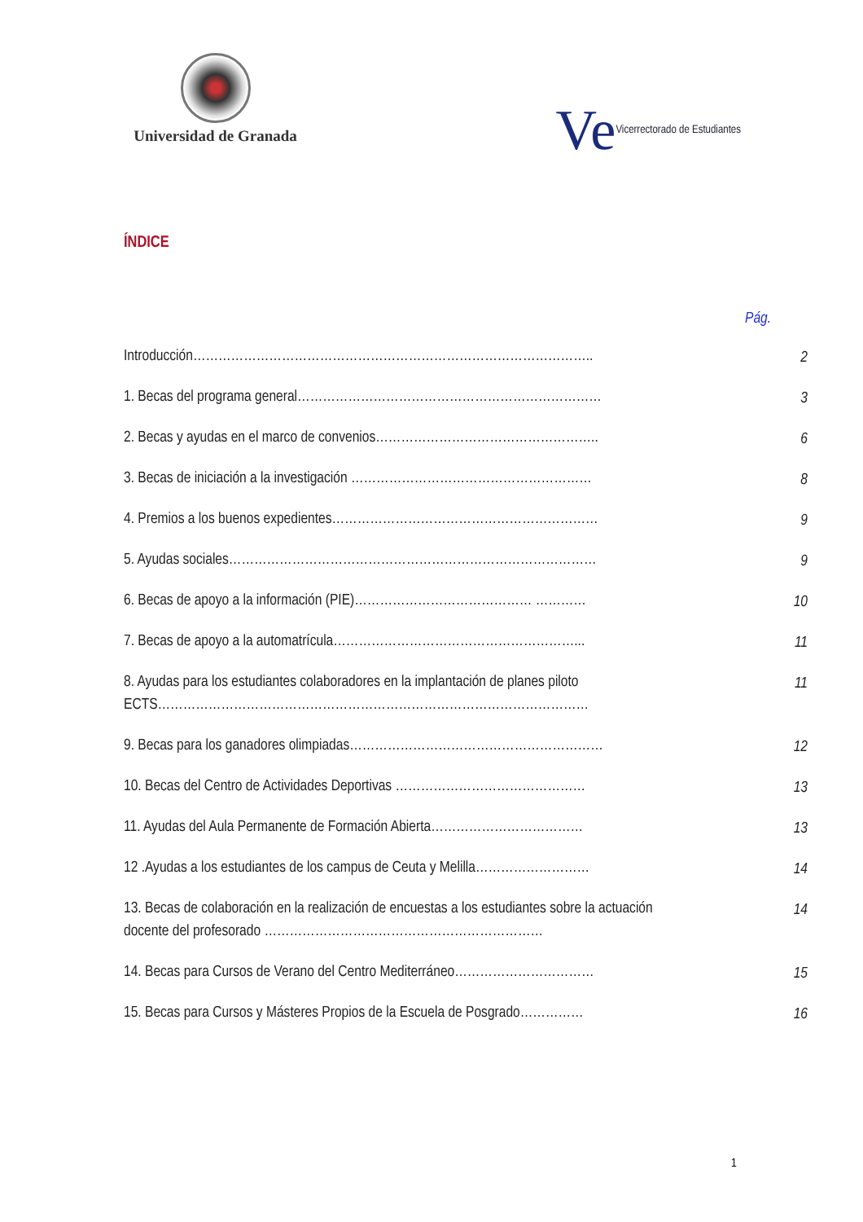Universidad de Granada
Ve Vicerrectorado de Estudiantes
ÍNDICE
Pág.
Introducción…………………………………………………………………………………..
2
1. Becas del programa general………………………………………………………………
3
2. Becas y ayudas en el marco de convenios……………………………………………..
6
3. Becas de iniciación a la investigación …………………………………………………
8
4. Premios a los buenos expedientes………………………………………………………
9
5. Ayudas sociales……………………………………………………………………………
9
6. Becas de apoyo a la información (PIE)…………………………………… …………
10
7. Becas de apoyo a la automatrícula…………………………………………………...
11
8. Ayudas para los estudiantes colaboradores en la implantación de planes piloto ECTS…………………………………………………………………………………………
11
9. Becas para los ganadores olimpiadas……………………………………………………
12
10. Becas del Centro de Actividades Deportivas ………………………………………
13
11. Ayudas del Aula Permanente de Formación Abierta………………………………
13
12 .Ayudas a los estudiantes de los campus de Ceuta y Melilla………………………
14
13. Becas de colaboración en la realización de encuestas a los estudiantes sobre la actuación docente del profesorado …………………………………………………………
14
14. Becas para Cursos de Verano del Centro Mediterráneo……………………………
15
15. Becas para Cursos y Másteres Propios de la Escuela de Posgrado……………
16
1